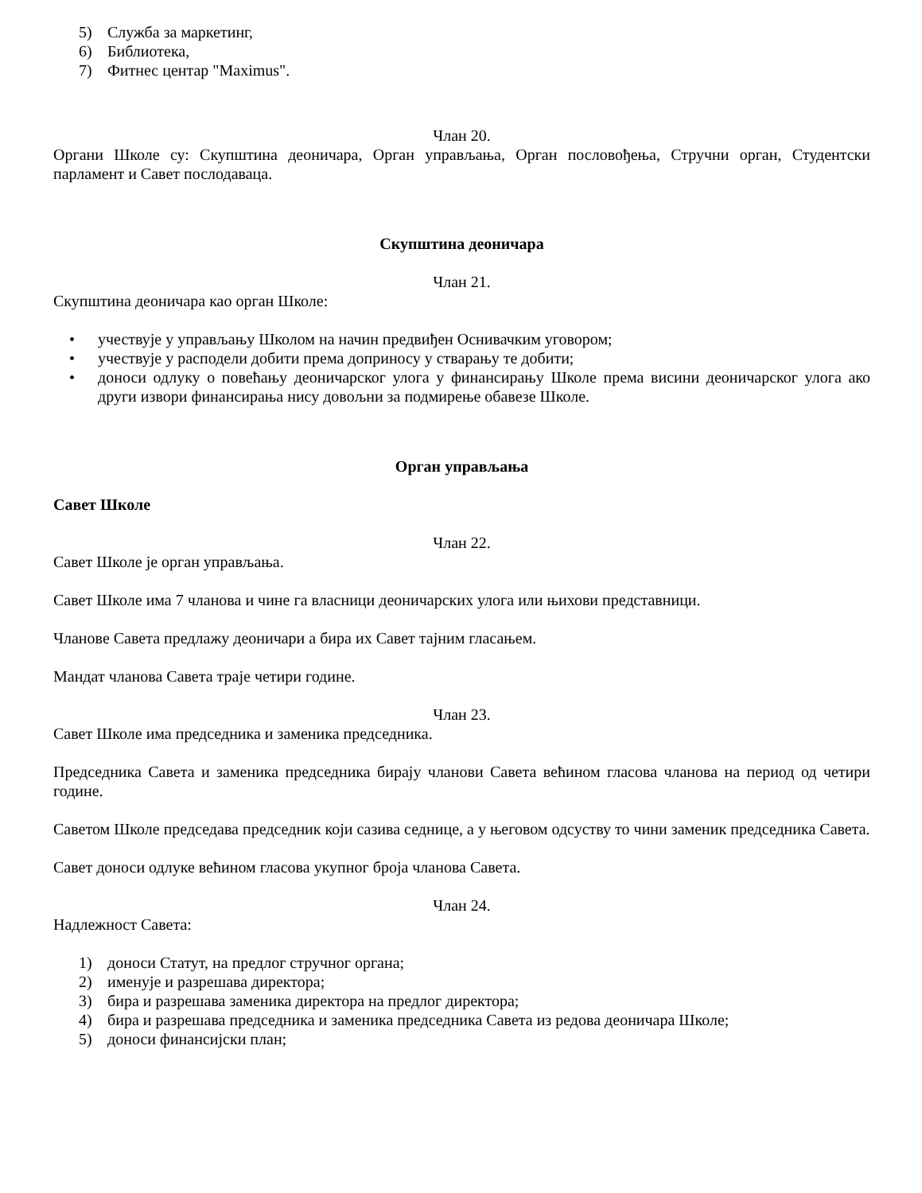5) Служба за маркетинг,
6) Библиотека,
7) Фитнес центар "Maximus".
Члан 20.
Органи Школе су: Скупштина деоничара, Орган управљања, Орган пословођења, Стручни орган, Студентски парламент и Савет послодаваца.
Скупштина деоничара
Члан 21.
Скупштина деоничара као орган Школе:
• учествује у управљању Школом на начин предвиђен Оснивачким уговором;
• учествује у расподели добити према доприносу у стварању те добити;
• доноси одлуку о повећању деоничарског улога у финансирању Школе према висини деоничарског улога ако други извори финансирања нису довољни за подмирење обавезе Школе.
Орган управљања
Савет Школе
Члан 22.
Савет Школе је орган управљања.
Савет Школе има 7 чланова и чине га власници деоничарских улога или њихови представници.
Чланове Савета предлажу деоничари а бира их Савет тајним гласањем.
Мандат чланова Савета траје четири године.
Члан 23.
Савет Школе има председника и заменика председника.
Председника Савета и заменика председника бирају чланови Савета већином гласова чланова на период од четири године.
Саветом Школе председава председник који сазива седнице, а у његовом одсуству то чини заменик председника Савета.
Савет доноси одлуке већином гласова укупног броја чланова Савета.
Члан 24.
Надлежност Савета:
1) доноси Статут, на предлог стручног органа;
2) именује и разрешава директора;
3) бира и разрешава заменика директора на предлог директора;
4) бира и разрешава председника и заменика председника Савета из редова деоничара Школе;
5) доноси финансијски план;